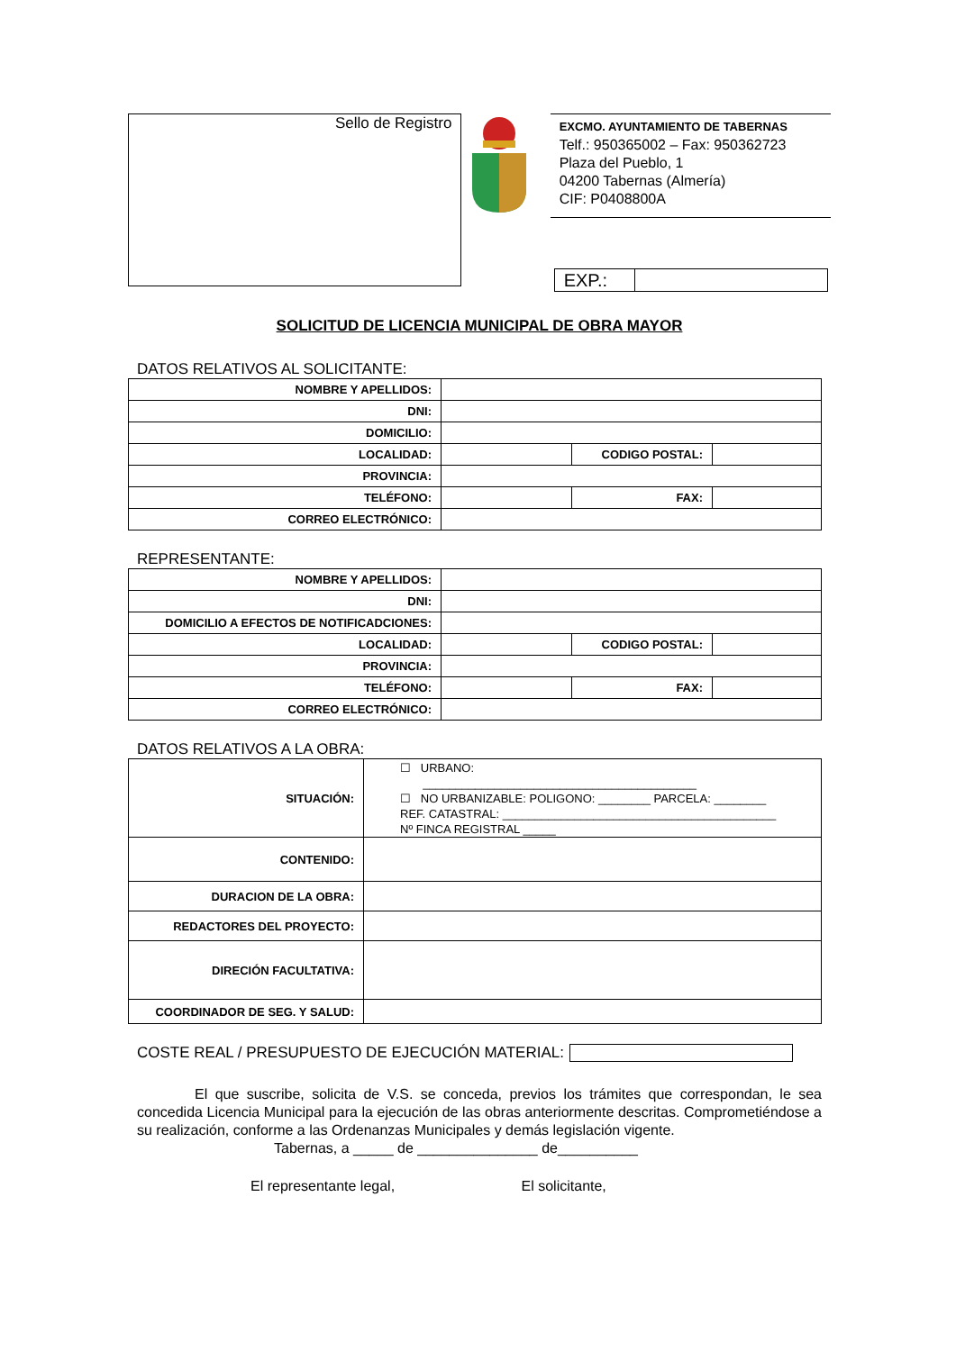Sello de Registro
EXCMO. AYUNTAMIENTO DE TABERNAS
Telf.: 950365002 – Fax: 950362723
Plaza del Pueblo, 1
04200 Tabernas (Almería)
CIF: P0408800A
| EXP.: | |
SOLICITUD DE LICENCIA MUNICIPAL DE OBRA MAYOR
DATOS RELATIVOS AL SOLICITANTE:
| NOMBRE Y APELLIDOS: | | | |
| DNI: | | | |
| DOMICILIO: | | | |
| LOCALIDAD: | | CODIGO POSTAL: | |
| PROVINCIA: | | | |
| TELÉFONO: | | FAX: | |
| CORREO ELECTRÓNICO: | | | |
REPRESENTANTE:
| NOMBRE Y APELLIDOS: | | | |
| DNI: | | | |
| DOMICILIO A EFECTOS DE NOTIFICADCIONES: | | | |
| LOCALIDAD: | | CODIGO POSTAL: | |
| PROVINCIA: | | | |
| TELÉFONO: | | FAX: | |
| CORREO ELECTRÓNICO: | | | |
DATOS RELATIVOS A LA OBRA:
| SITUACIÓN: | ☐ URBANO: __________________________________________ ☐ NO URBANIZABLE: POLIGONO: ________ PARCELA: ________ REF. CATASTRAL: __________________________________________ Nº FINCA REGISTRAL _____ |
| CONTENIDO: | |
| DURACION DE LA OBRA: | |
| REDACTORES DEL PROYECTO: | |
| DIRECIÓN FACULTATIVA: | |
| COORDINADOR DE SEG. Y SALUD: | |
COSTE REAL / PRESUPUESTO DE EJECUCIÓN MATERIAL:
El que suscribe, solicita de V.S. se conceda, previos los trámites que correspondan, le sea concedida Licencia Municipal para la ejecución de las obras anteriormente descritas. Comprometiéndose a su realización, conforme a las Ordenanzas Municipales y demás legislación vigente.
Tabernas, a _____ de _______________ de__________
El representante legal, El solicitante,